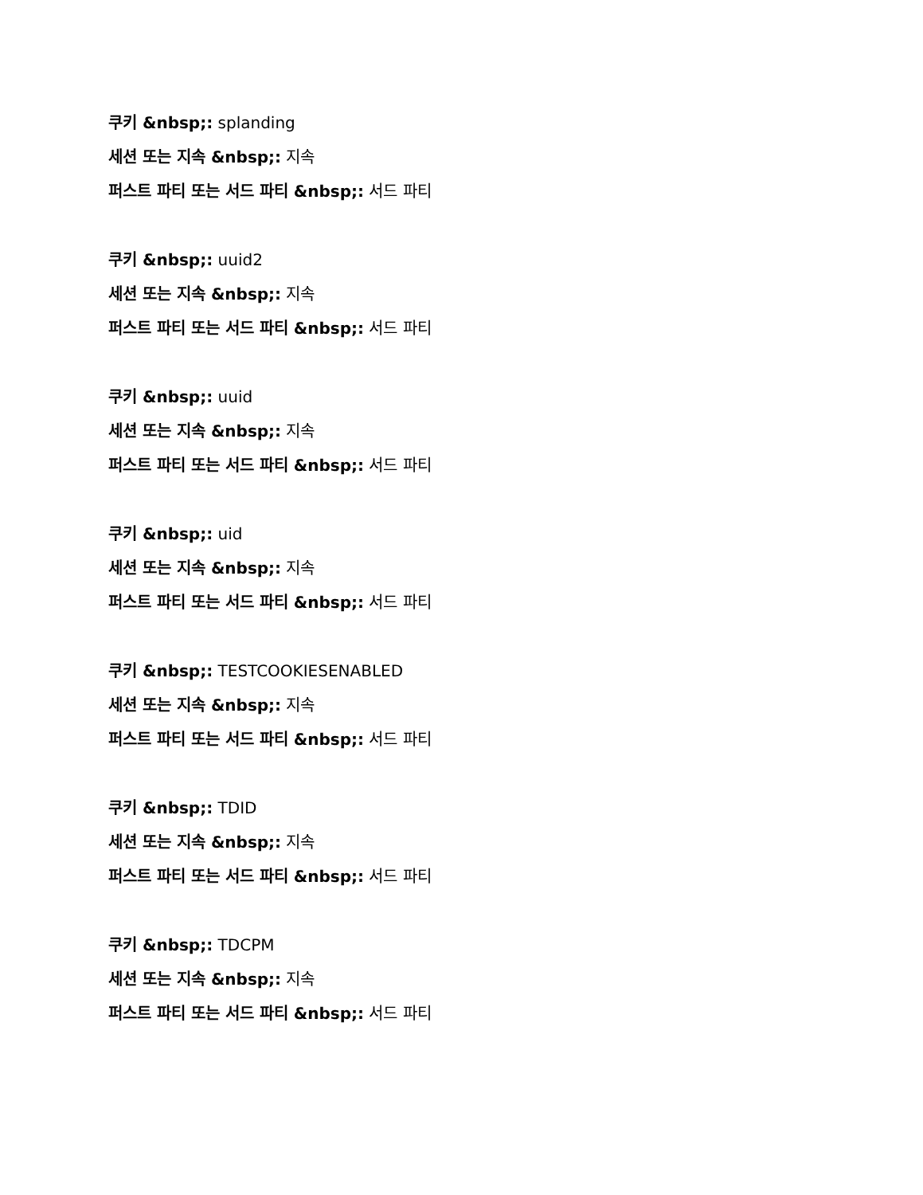쿠키 &nbsp;: splanding
세션 또는 지속 &nbsp;: 지속
퍼스트 파티 또는 서드 파티 &nbsp;: 서드 파티
쿠키 &nbsp;: uuid2
세션 또는 지속 &nbsp;: 지속
퍼스트 파티 또는 서드 파티 &nbsp;: 서드 파티
쿠키 &nbsp;: uuid
세션 또는 지속 &nbsp;: 지속
퍼스트 파티 또는 서드 파티 &nbsp;: 서드 파티
쿠키 &nbsp;: uid
세션 또는 지속 &nbsp;: 지속
퍼스트 파티 또는 서드 파티 &nbsp;: 서드 파티
쿠키 &nbsp;: TESTCOOKIESENABLED
세션 또는 지속 &nbsp;: 지속
퍼스트 파티 또는 서드 파티 &nbsp;: 서드 파티
쿠키 &nbsp;: TDID
세션 또는 지속 &nbsp;: 지속
퍼스트 파티 또는 서드 파티 &nbsp;: 서드 파티
쿠키 &nbsp;: TDCPM
세션 또는 지속 &nbsp;: 지속
퍼스트 파티 또는 서드 파티 &nbsp;: 서드 파티